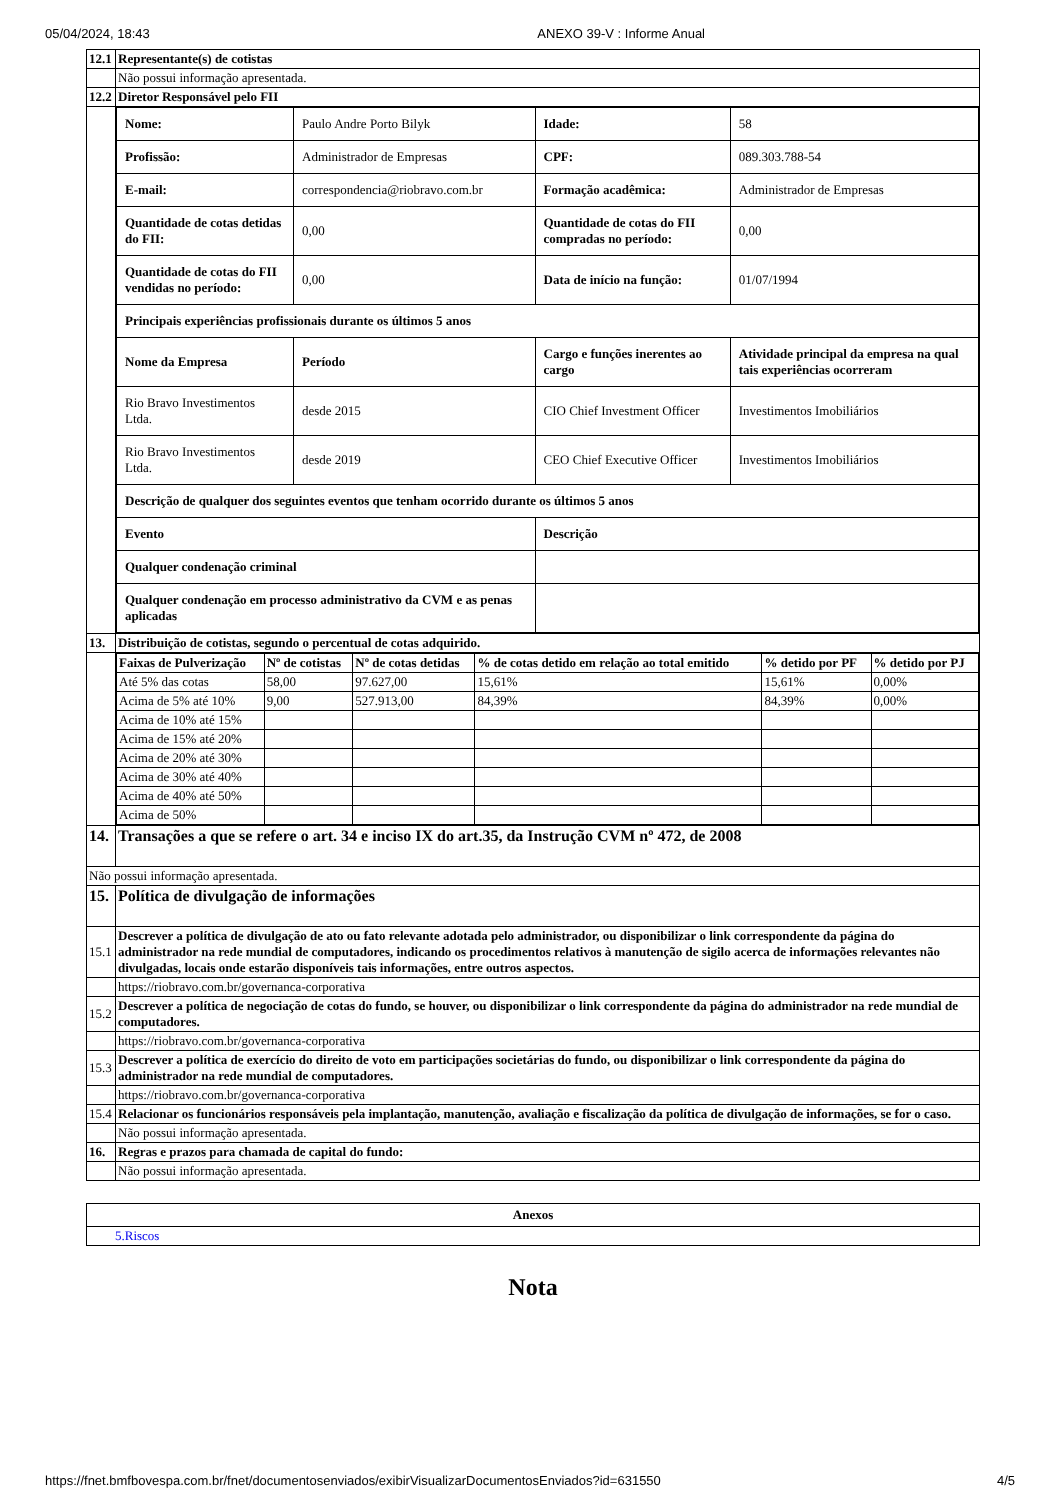05/04/2024, 18:43 ANEXO 39-V : Informe Anual
| 12.1 | Representante(s) de cotistas |
| | Não possui informação apresentada. |
| 12.2 | Diretor Responsável pelo FII |
| | / Nome: / Paulo Andre Porto Bilyk / Idade: / 58 / / Profissão: / Administrador de Empresas / CPF: / 089.303.788-54 / / E-mail: / correspondencia@riobravo.com.br / Formação acadêmica: / Administrador de Empresas / / Quantidade de cotas detidas do FII: / 0,00 / Quantidade de cotas do FII compradas no período: / 0,00 / / Quantidade de cotas do FII vendidas no período: / 0,00 / Data de início na função: / 01/07/1994 / / Principais experiências profissionais durante os últimos 5 anos / / / / / Nome da Empresa / Período / Cargo e funções inerentes ao cargo / Atividade principal da empresa na qual tais experiências ocorreram / / Rio Bravo Investimentos Ltda. / desde 2015 / CIO Chief Investment Officer / Investimentos Imobiliários / / Rio Bravo Investimentos Ltda. / desde 2019 / CEO Chief Executive Officer / Investimentos Imobiliários / / Descrição de qualquer dos seguintes eventos que tenham ocorrido durante os últimos 5 anos / / / / / Evento / / Descrição / / / Qualquer condenação criminal / / / / / Qualquer condenação em processo administrativo da CVM e as penas aplicadas / / / / |
| 13. | Distribuição de cotistas, segundo o percentual de cotas adquirido. |
| | / Faixas de Pulverização / Nº de cotistas / Nº de cotas detidas / % de cotas detido em relação ao total emitido / % detido por PF / % detido por PJ / / --- / --- / --- / --- / --- / --- / / Até 5% das cotas / 58,00 / 97.627,00 / 15,61% / 15,61% / 0,00% / / Acima de 5% até 10% / 9,00 / 527.913,00 / 84,39% / 84,39% / 0,00% / / Acima de 10% até 15% / / / / / / / Acima de 15% até 20% / / / / / / / Acima de 20% até 30% / / / / / / / Acima de 30% até 40% / / / / / / / Acima de 40% até 50% / / / / / / / Acima de 50% / / / / / / |
| 14. | Transações a que se refere o art. 34 e inciso IX do art.35, da Instrução CVM nº 472, de 2008 |
| Não possui informação apresentada. | |
| 15. | Política de divulgação de informações |
| 15.1 | Descrever a política de divulgação de ato ou fato relevante adotada pelo administrador, ou disponibilizar o link correspondente da página do administrador na rede mundial de computadores, indicando os procedimentos relativos à manutenção de sigilo acerca de informações relevantes não divulgadas, locais onde estarão disponíveis tais informações, entre outros aspectos. |
| | https://riobravo.com.br/governanca-corporativa |
| 15.2 | Descrever a política de negociação de cotas do fundo, se houver, ou disponibilizar o link correspondente da página do administrador na rede mundial de computadores. |
| | https://riobravo.com.br/governanca-corporativa |
| 15.3 | Descrever a política de exercício do direito de voto em participações societárias do fundo, ou disponibilizar o link correspondente da página do administrador na rede mundial de computadores. |
| | https://riobravo.com.br/governanca-corporativa |
| 15.4 | Relacionar os funcionários responsáveis pela implantação, manutenção, avaliação e fiscalização da política de divulgação de informações, se for o caso. |
| | Não possui informação apresentada. |
| 16. | Regras e prazos para chamada de capital do fundo: |
| | Não possui informação apresentada. |
| Anexos |
| --- |
| 5.Riscos |
Nota
https://fnet.bmfbovespa.com.br/fnet/documentosenviados/exibirVisualizarDocumentosEnviados?id=631550 4/5